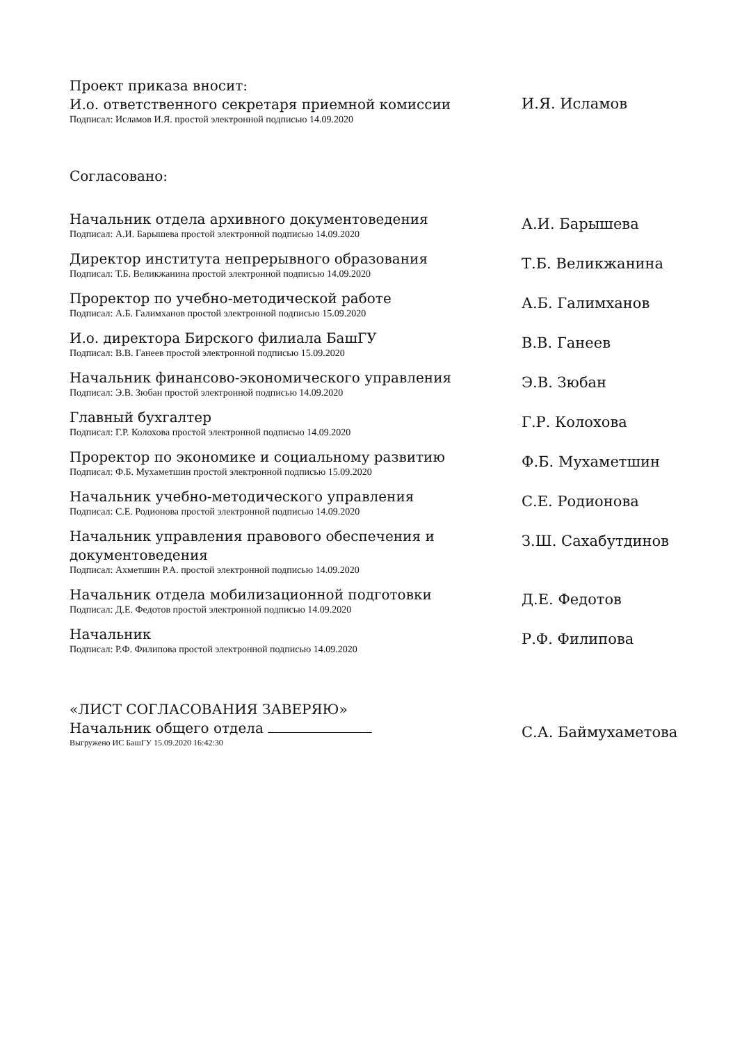Проект приказа вносит:
И.о. ответственного секретаря приемной комиссии
Подписал: Исламов И.Я. простой электронной подписью 14.09.2020
И.Я. Исламов
Согласовано:
Начальник отдела архивного документоведения
Подписал: А.И. Барышева простой электронной подписью 14.09.2020
А.И. Барышева
Директор института непрерывного образования
Подписал: Т.Б. Великжанина простой электронной подписью 14.09.2020
Т.Б. Великжанина
Проректор по учебно-методической работе
Подписал: А.Б. Галимханов простой электронной подписью 15.09.2020
А.Б. Галимханов
И.о. директора Бирского филиала БашГУ
Подписал: В.В. Ганеев простой электронной подписью 15.09.2020
В.В. Ганеев
Начальник финансово-экономического управления
Подписал: Э.В. Зюбан простой электронной подписью 14.09.2020
Э.В. Зюбан
Главный бухгалтер
Подписал: Г.Р. Колохова простой электронной подписью 14.09.2020
Г.Р. Колохова
Проректор по экономике и социальному развитию
Подписал: Ф.Б. Мухаметшин простой электронной подписью 15.09.2020
Ф.Б. Мухаметшин
Начальник учебно-методического управления
Подписал: С.Е. Родионова простой электронной подписью 14.09.2020
С.Е. Родионова
Начальник управления правового обеспечения и документоведения
Подписал: Ахметшин Р.А. простой электронной подписью 14.09.2020
З.Ш. Сахабутдинов
Начальник отдела мобилизационной подготовки
Подписал: Д.Е. Федотов простой электронной подписью 14.09.2020
Д.Е. Федотов
Начальник
Подписал: Р.Ф. Филипова простой электронной подписью 14.09.2020
Р.Ф. Филипова
«ЛИСТ СОГЛАСОВАНИЯ ЗАВЕРЯЮ»
Начальник общего отдела
Выгружено ИС БашГУ 15.09.2020 16:42:30
С.А. Баймухаметова